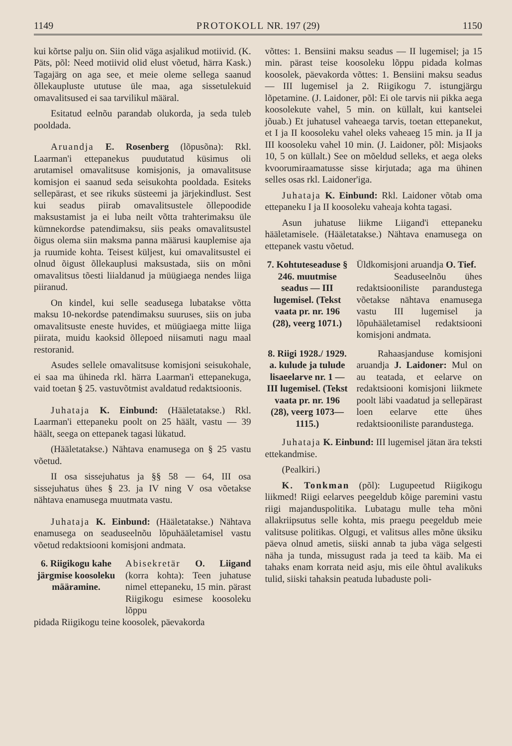1149 PROTOKOLL NR. 197 (29) 1150
kui kõrtse palju on. Siin olid väga asjalikud motiivid. (K. Päts, põl: Need motiivid olid elust võetud, härra Kask.) Tagajärg on aga see, et meie oleme sellega saanud õllekaupluste ututuse üle maa, aga sissetulekuid omavalitsused ei saa tarvilikul määral.
Esitatud eelnõu parandab olukorda, ja seda tuleb pooldada.
Aruandja E. Rosenberg (lõpusõna): Rkl. Laarman'i ettepanekus puudutatud küsimus oli arutamisel omavalitsuse komisjonis, ja omavalitsuse komisjon ei saanud seda seisukohta pooldada. Esiteks sellepärast, et see rikuks süsteemi ja järjekindlust. Sest kui seadus piirab omavalitsustele õllepoodide maksustamist ja ei luba neilt võtta trahterimaksu üle kümnekordse patendimaksu, siis peaks omavalitsustel õigus olema siin maksma panna määrusi kauplemise aja ja ruumide kohta. Teisest küljest, kui omavalitsustel ei olnud õigust õllekauplusi maksustada, siis on mõni omavalitsus tõesti liialdanud ja müügiaega nendes liiga piiranud.
On kindel, kui selle seadusega lubatakse võtta maksu 10-nekordse patendimaksu suuruses, siis on juba omavalitsuste eneste huvides, et müügiaega mitte liiga piirata, muidu kaoksid õllepoed niisamuti nagu maal restoranid.
Asudes sellele omavalitsuse komisjoni seisukohale, ei saa ma ühineda rkl. härra Laarman'i ettepanekuga, vaid toetan § 25. vastuvõtmist avaldatud redaktsioonis.
Juhataja K. Einbund: (Hääletatakse.) Rkl. Laarman'i ettepaneku poolt on 25 häält, vastu — 39 häält, seega on ettepanek tagasi lükatud.
(Hääletatakse.) Nähtava enamusega on § 25 vastu võetud.
II osa sissejuhatus ja §§ 58 — 64, III osa sissejuhatus ühes § 23. ja IV ning V osa võetakse nähtava enamusega muutmata vastu.
Juhataja K. Einbund: (Hääletatakse.) Nähtava enamusega on seaduseelnõu lõpuhääletamisel vastu võetud redaktsiooni komisjoni andmata.
6. Riigikogu kahe järgmise koosoleku määramine.
Abisekretär O. Liigand (korra kohta): Teen juhatuse nimel ettepaneku, 15 min. pärast Riigikogu esimese koosoleku lõppu
pidada Riigikogu teine koosolek, päevakorda
võttes: 1. Bensiini maksu seadus — II lugemisel; ja 15 min. pärast teise koosoleku lõppu pidada kolmas koosolek, päevakorda võttes: 1. Bensiini maksu seadus — III lugemisel ja 2. Riigikogu 7. istungjärgu lõpetamine. (J. Laidoner, põl: Ei ole tarvis nii pikka aega koosolekute vahel, 5 min. on küllalt, kui kantselei jõuab.) Et juhatusel vaheaega tarvis, toetan ettepanekut, et I ja II koosoleku vahel oleks vaheaeg 15 min. ja II ja III koosoleku vahel 10 min. (J. Laidoner, põl: Misjaoks 10, 5 on küllalt.) See on mõeldud selleks, et aega oleks kvoorumiraamatusse sisse kirjutada; aga ma ühinen selles osas rkl. Laidoner'iga.
Juhataja K. Einbund: Rkl. Laidoner võtab oma ettepaneku I ja II koosoleku vaheaja kohta tagasi.
Asun juhatuse liikme Liigand'i ettepaneku hääletamisele. (Hääletatakse.) Nähtava enamusega on ettepanek vastu võetud.
7. Kohtuteseaduse § 246. muutmise seadus — III lugemisel. (Tekst vaata pr. nr. 196 (28), veerg 1071.)
Üldkomisjoni aruandja O. Tief.
Seaduseelnõu ühes redaktsiooniliste parandustega võetakse nähtava enamusega vastu III lugemisel ja lõpuhääletamisel redaktsiooni komisjoni andmata.
8. Riigi 1928./ 1929. a. kulude ja tulude lisaeelarve nr. 1 — III lugemisel. (Tekst vaata pr. nr. 196 (28), veerg 1073—1115.)
Rahaasjanduse komisjoni aruandja J. Laidoner: Mul on au teatada, et eelarve on redaktsiooni komisjoni liikmete poolt läbi vaadatud ja sellepärast loen eelarve ette ühes redaktsiooniliste parandustega.
Juhataja K. Einbund: III lugemisel jätan ära teksti ettekandmise.
(Pealkiri.)
K. Tonkman (põl): Lugupeetud Riigikogu liikmed! Riigi eelarves peegeldub kõige paremini vastu riigi majanduspolitika. Lubatagu mulle teha mõni allakriipsutus selle kohta, mis praegu peegeldub meie valitsuse politikas. Olgugi, et valitsus alles mõne üksiku päeva olnud ametis, siiski annab ta juba väga selgesti näha ja tunda, missugust rada ja teed ta käib. Ma ei tahaks enam korrata neid asju, mis eile õhtul avalikuks tulid, siiski tahaksin peatuda lubaduste poli-